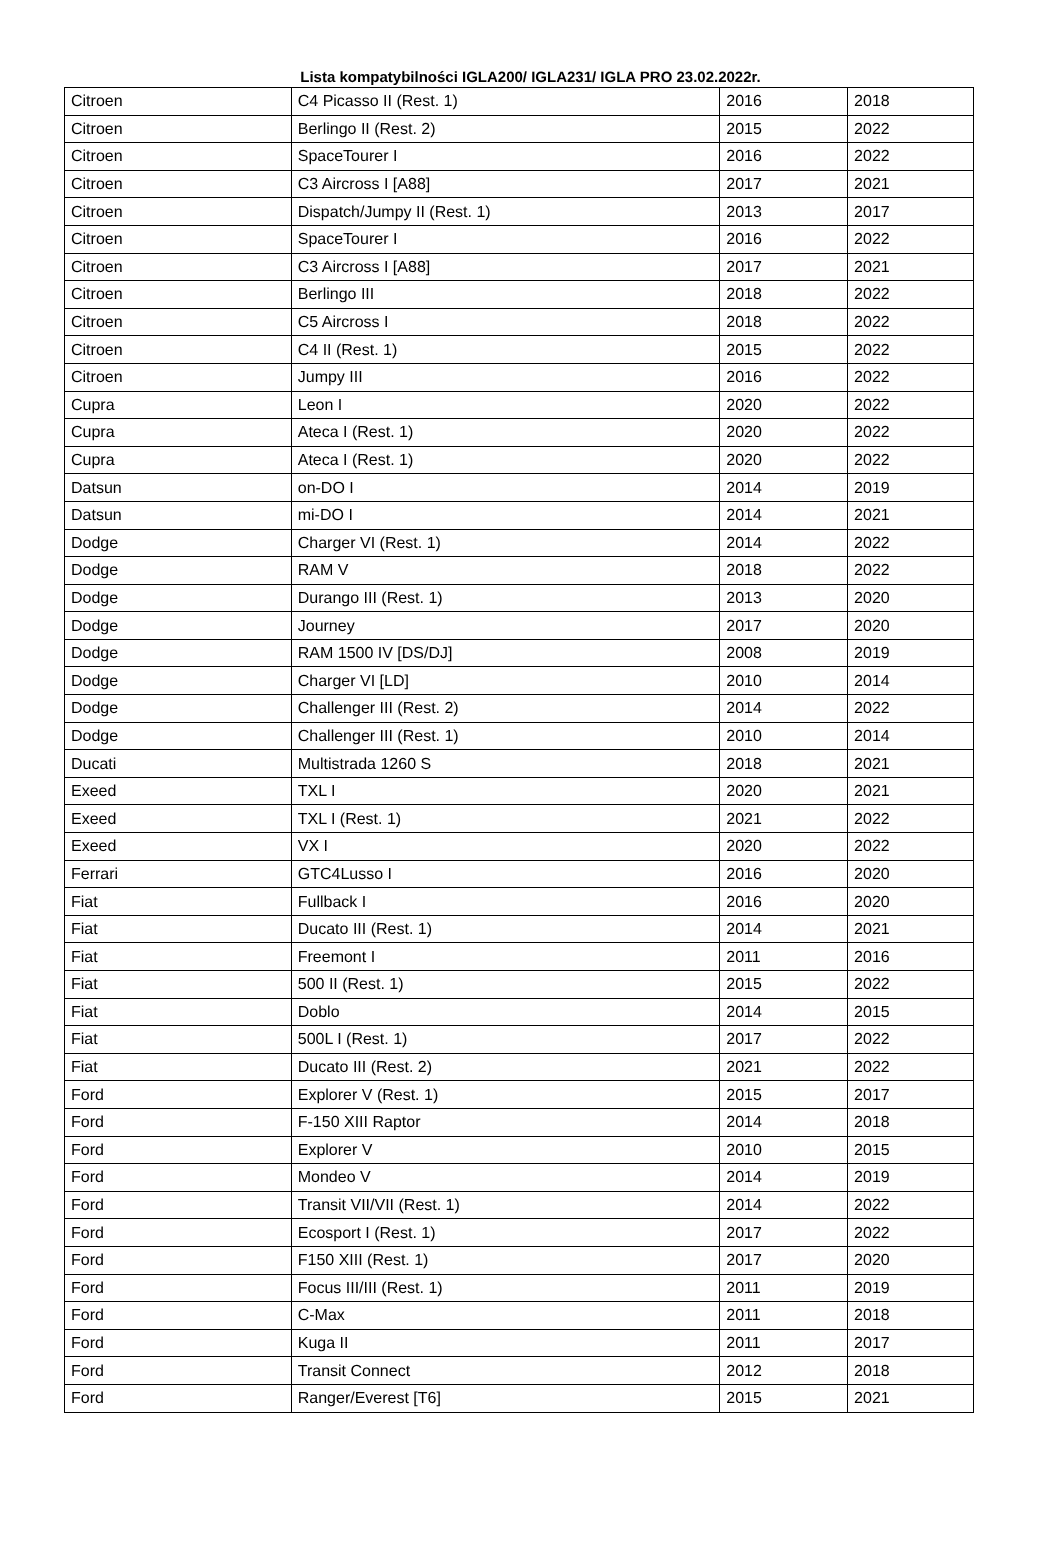Lista kompatybilności IGLA200/ IGLA231/ IGLA PRO 23.02.2022r.
| Citroen | C4 Picasso II (Rest. 1) | 2016 | 2018 |
| Citroen | Berlingo II (Rest. 2) | 2015 | 2022 |
| Citroen | SpaceTourer I | 2016 | 2022 |
| Citroen | C3 Aircross I [A88] | 2017 | 2021 |
| Citroen | Dispatch/Jumpy II (Rest. 1) | 2013 | 2017 |
| Citroen | SpaceTourer I | 2016 | 2022 |
| Citroen | C3 Aircross I [A88] | 2017 | 2021 |
| Citroen | Berlingo III | 2018 | 2022 |
| Citroen | C5 Aircross I | 2018 | 2022 |
| Citroen | C4 II (Rest. 1) | 2015 | 2022 |
| Citroen | Jumpy III | 2016 | 2022 |
| Cupra | Leon I | 2020 | 2022 |
| Cupra | Ateca I (Rest. 1) | 2020 | 2022 |
| Cupra | Ateca I (Rest. 1) | 2020 | 2022 |
| Datsun | on-DO I | 2014 | 2019 |
| Datsun | mi-DO I | 2014 | 2021 |
| Dodge | Charger VI (Rest. 1) | 2014 | 2022 |
| Dodge | RAM V | 2018 | 2022 |
| Dodge | Durango III (Rest. 1) | 2013 | 2020 |
| Dodge | Journey | 2017 | 2020 |
| Dodge | RAM 1500 IV [DS/DJ] | 2008 | 2019 |
| Dodge | Charger VI [LD] | 2010 | 2014 |
| Dodge | Challenger III (Rest. 2) | 2014 | 2022 |
| Dodge | Challenger III (Rest. 1) | 2010 | 2014 |
| Ducati | Multistrada 1260 S | 2018 | 2021 |
| Exeed | TXL I | 2020 | 2021 |
| Exeed | TXL I (Rest. 1) | 2021 | 2022 |
| Exeed | VX I | 2020 | 2022 |
| Ferrari | GTC4Lusso I | 2016 | 2020 |
| Fiat | Fullback I | 2016 | 2020 |
| Fiat | Ducato III (Rest. 1) | 2014 | 2021 |
| Fiat | Freemont I | 2011 | 2016 |
| Fiat | 500 II (Rest. 1) | 2015 | 2022 |
| Fiat | Doblo | 2014 | 2015 |
| Fiat | 500L I (Rest. 1) | 2017 | 2022 |
| Fiat | Ducato III (Rest. 2) | 2021 | 2022 |
| Ford | Explorer V (Rest. 1) | 2015 | 2017 |
| Ford | F-150 XIII Raptor | 2014 | 2018 |
| Ford | Explorer V | 2010 | 2015 |
| Ford | Mondeo V | 2014 | 2019 |
| Ford | Transit VII/VII (Rest. 1) | 2014 | 2022 |
| Ford | Ecosport I (Rest. 1) | 2017 | 2022 |
| Ford | F150 XIII (Rest. 1) | 2017 | 2020 |
| Ford | Focus III/III (Rest. 1) | 2011 | 2019 |
| Ford | C-Max | 2011 | 2018 |
| Ford | Kuga II | 2011 | 2017 |
| Ford | Transit Connect | 2012 | 2018 |
| Ford | Ranger/Everest [T6] | 2015 | 2021 |